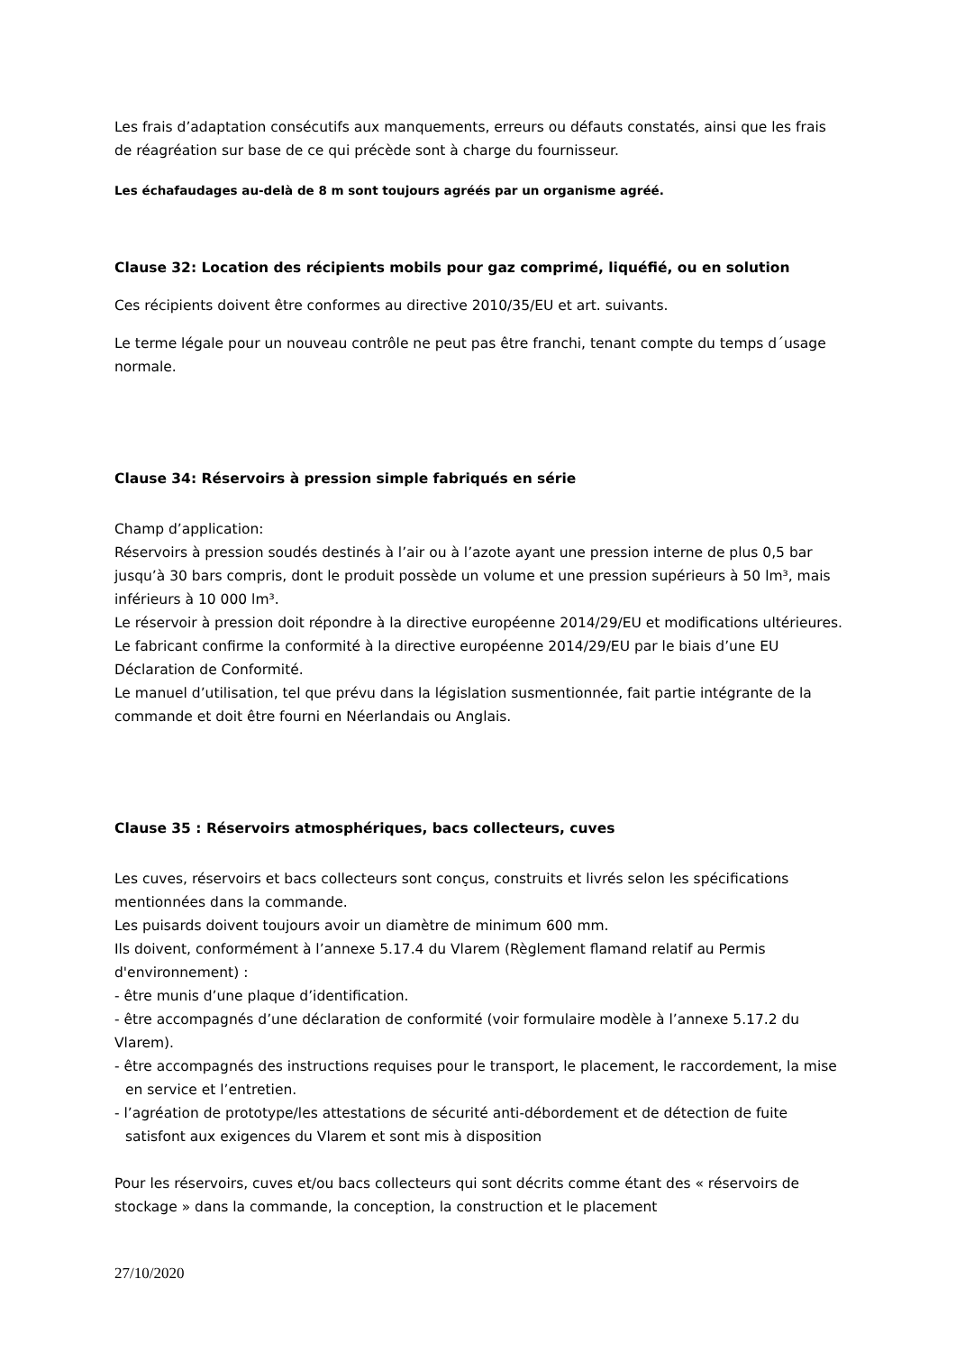Les frais d’adaptation consécutifs aux manquements, erreurs ou défauts constatés, ainsi que les frais de réagréation sur base de ce qui précède sont à charge du fournisseur.
Les échafaudages au-delà de 8 m sont toujours agréés par un organisme agréé.
Clause 32: Location des récipients mobils pour gaz comprimé, liquéfié, ou en solution
Ces récipients doivent être conformes au directive 2010/35/EU et art. suivants.
Le terme légale pour un nouveau contrôle ne peut pas être franchi, tenant compte du temps d´usage normale.
Clause 34: Réservoirs à pression simple fabriqués en série
Champ d’application:
Réservoirs à pression soudés destinés à l’air ou à l’azote ayant une pression interne de plus 0,5 bar jusqu’à 30 bars compris, dont le produit possède un volume et une pression supérieurs à 50 lm³, mais inférieurs à 10 000 lm³.
Le réservoir à pression doit répondre à la directive européenne 2014/29/EU et modifications ultérieures.
Le fabricant confirme la conformité à la directive européenne 2014/29/EU par le biais d’une EU Déclaration de Conformité.
Le manuel d’utilisation, tel que prévu dans la législation susmentionnée, fait partie intégrante de la commande et doit être fourni en Néerlandais ou Anglais.
Clause 35 : Réservoirs atmosphériques, bacs collecteurs, cuves
Les cuves, réservoirs et bacs collecteurs sont conçus, construits et livrés selon les spécifications mentionnées dans la commande.
Les puisards doivent toujours avoir un diamètre de minimum 600 mm.
Ils doivent, conformément à l’annexe 5.17.4 du Vlarem (Règlement flamand relatif au Permis d'environnement) :
- être munis d’une plaque d’identification.
- être accompagnés d’une déclaration de conformité (voir formulaire modèle à l’annexe 5.17.2 du Vlarem).
- être accompagnés des instructions requises pour le transport, le placement, le raccordement, la mise en service et l’entretien.
- l’agréation de prototype/les attestations de sécurité anti-débordement et de détection de fuite satisfont aux exigences du Vlarem et sont mis à disposition
Pour les réservoirs, cuves et/ou bacs collecteurs qui sont décrits comme étant des « réservoirs de stockage » dans la commande, la conception, la construction et le placement
27/10/2020